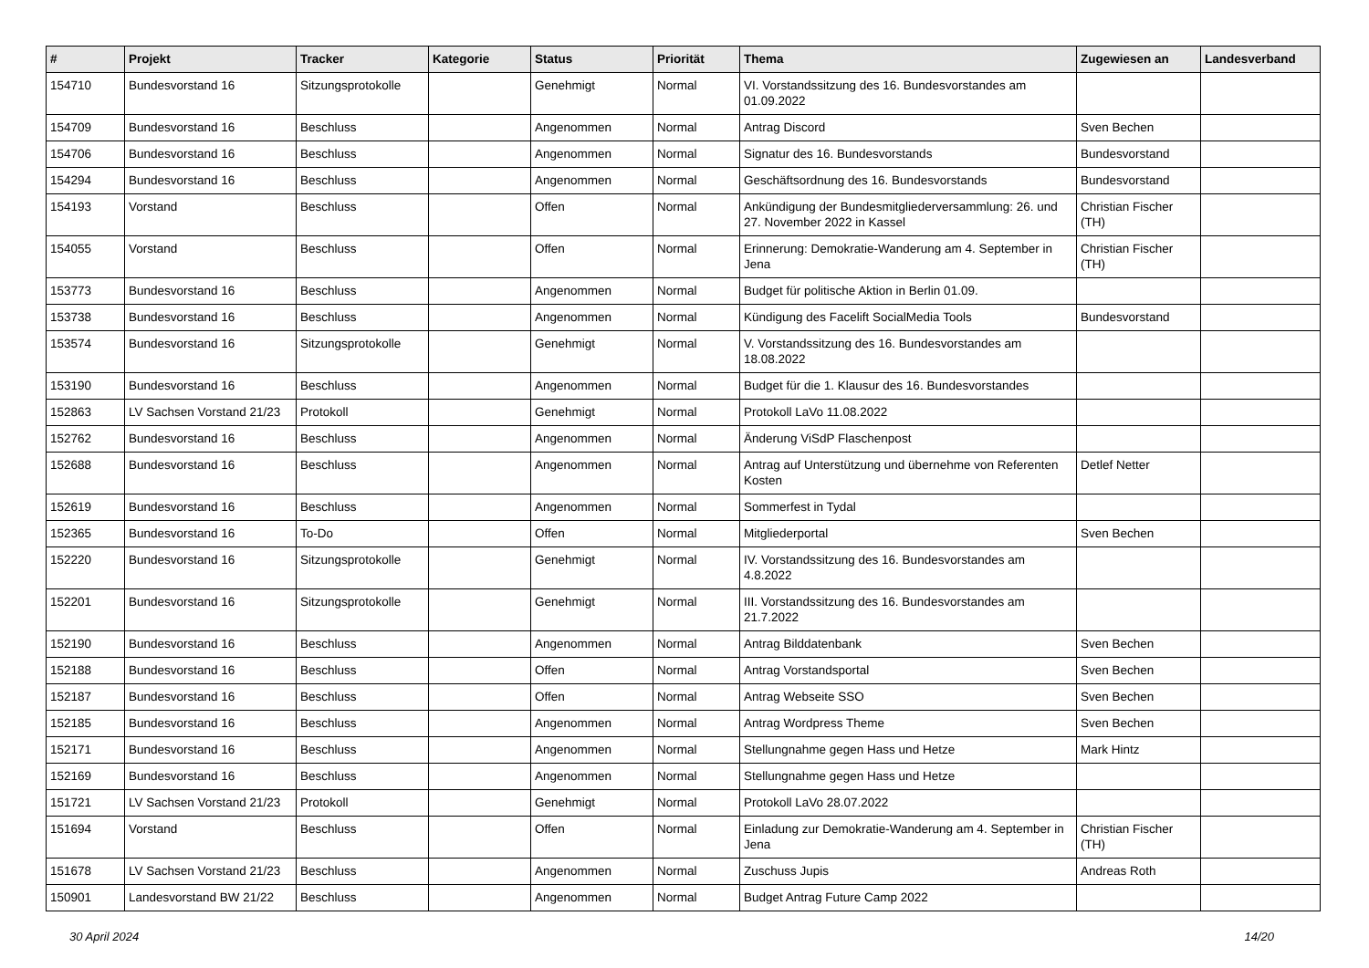| # | Projekt | Tracker | Kategorie | Status | Priorität | Thema | Zugewiesen an | Landesverband |
| --- | --- | --- | --- | --- | --- | --- | --- | --- |
| 154710 | Bundesvorstand 16 | Sitzungsprotokolle | | Genehmigt | Normal | VI. Vorstandssitzung des 16. Bundesvorstandes am 01.09.2022 | | |
| 154709 | Bundesvorstand 16 | Beschluss | | Angenommen | Normal | Antrag Discord | Sven Bechen | |
| 154706 | Bundesvorstand 16 | Beschluss | | Angenommen | Normal | Signatur des 16. Bundesvorstands | Bundesvorstand | |
| 154294 | Bundesvorstand 16 | Beschluss | | Angenommen | Normal | Geschäftsordnung des 16. Bundesvorstands | Bundesvorstand | |
| 154193 | Vorstand | Beschluss | | Offen | Normal | Ankündigung der Bundesmitgliederversammlung: 26. und 27. November 2022 in Kassel | Christian Fischer (TH) | |
| 154055 | Vorstand | Beschluss | | Offen | Normal | Erinnerung: Demokratie-Wanderung am 4. September in Jena | Christian Fischer (TH) | |
| 153773 | Bundesvorstand 16 | Beschluss | | Angenommen | Normal | Budget für politische Aktion in Berlin 01.09. | | |
| 153738 | Bundesvorstand 16 | Beschluss | | Angenommen | Normal | Kündigung des Facelift SocialMedia Tools | Bundesvorstand | |
| 153574 | Bundesvorstand 16 | Sitzungsprotokolle | | Genehmigt | Normal | V. Vorstandssitzung des 16. Bundesvorstandes am 18.08.2022 | | |
| 153190 | Bundesvorstand 16 | Beschluss | | Angenommen | Normal | Budget für die 1. Klausur des 16. Bundesvorstandes | | |
| 152863 | LV Sachsen Vorstand 21/23 | Protokoll | | Genehmigt | Normal | Protokoll LaVo 11.08.2022 | | |
| 152762 | Bundesvorstand 16 | Beschluss | | Angenommen | Normal | Änderung ViSdP Flaschenpost | | |
| 152688 | Bundesvorstand 16 | Beschluss | | Angenommen | Normal | Antrag auf Unterstützung und übernehme von Referenten Kosten | Detlef Netter | |
| 152619 | Bundesvorstand 16 | Beschluss | | Angenommen | Normal | Sommerfest in Tydal | | |
| 152365 | Bundesvorstand 16 | To-Do | | Offen | Normal | Mitgliederportal | Sven Bechen | |
| 152220 | Bundesvorstand 16 | Sitzungsprotokolle | | Genehmigt | Normal | IV. Vorstandssitzung des 16. Bundesvorstandes am 4.8.2022 | | |
| 152201 | Bundesvorstand 16 | Sitzungsprotokolle | | Genehmigt | Normal | III. Vorstandssitzung des 16. Bundesvorstandes am 21.7.2022 | | |
| 152190 | Bundesvorstand 16 | Beschluss | | Angenommen | Normal | Antrag Bilddatenbank | Sven Bechen | |
| 152188 | Bundesvorstand 16 | Beschluss | | Offen | Normal | Antrag Vorstandsportal | Sven Bechen | |
| 152187 | Bundesvorstand 16 | Beschluss | | Offen | Normal | Antrag Webseite SSO | Sven Bechen | |
| 152185 | Bundesvorstand 16 | Beschluss | | Angenommen | Normal | Antrag Wordpress Theme | Sven Bechen | |
| 152171 | Bundesvorstand 16 | Beschluss | | Angenommen | Normal | Stellungnahme gegen Hass und Hetze | Mark Hintz | |
| 152169 | Bundesvorstand 16 | Beschluss | | Angenommen | Normal | Stellungnahme gegen Hass und Hetze | | |
| 151721 | LV Sachsen Vorstand 21/23 | Protokoll | | Genehmigt | Normal | Protokoll LaVo 28.07.2022 | | |
| 151694 | Vorstand | Beschluss | | Offen | Normal | Einladung zur Demokratie-Wanderung am 4. September in Jena | Christian Fischer (TH) | |
| 151678 | LV Sachsen Vorstand 21/23 | Beschluss | | Angenommen | Normal | Zuschuss Jupis | Andreas Roth | |
| 150901 | Landesvorstand BW 21/22 | Beschluss | | Angenommen | Normal | Budget Antrag Future Camp 2022 | | |
30 April 2024 14/20